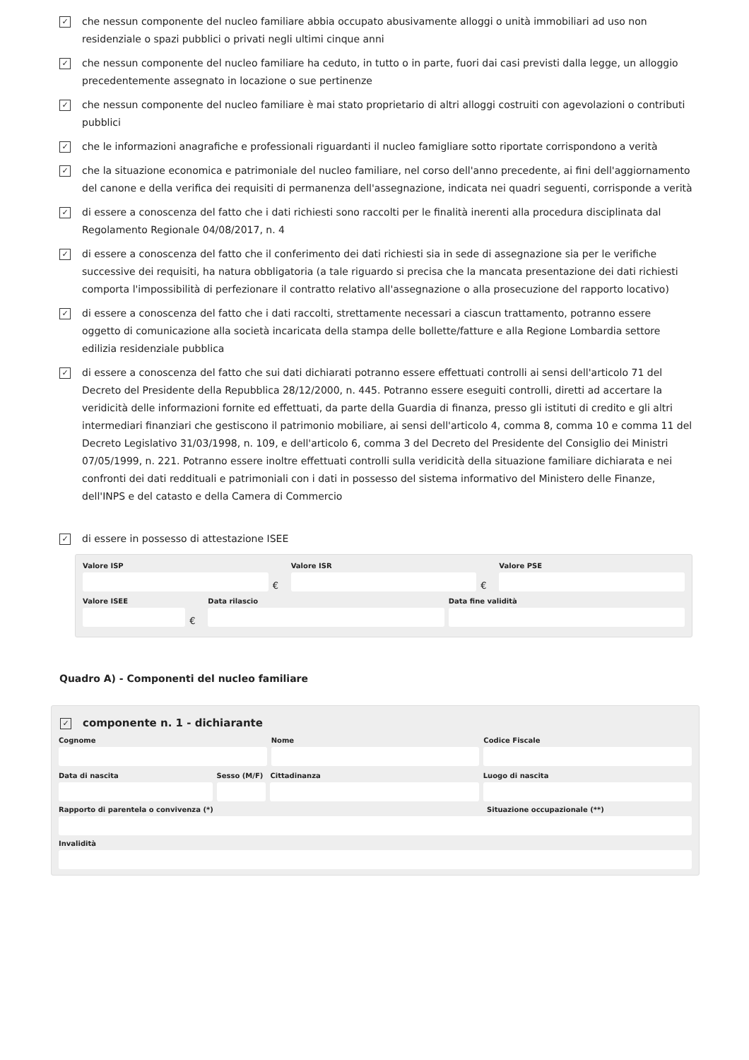✓
che nessun componente del nucleo familiare abbia occupato abusivamente alloggi o unità immobiliari ad uso non residenziale o spazi pubblici o privati negli ultimi cinque anni
✓
che nessun componente del nucleo familiare ha ceduto, in tutto o in parte, fuori dai casi previsti dalla legge, un alloggio precedentemente assegnato in locazione o sue pertinenze
✓
che nessun componente del nucleo familiare è mai stato proprietario di altri alloggi costruiti con agevolazioni o contributi pubblici
✓
che le informazioni anagrafiche e professionali riguardanti il nucleo famigliare sotto riportate corrispondono a verità
✓
che la situazione economica e patrimoniale del nucleo familiare, nel corso dell'anno precedente, ai fini dell'aggiornamento del canone e della verifica dei requisiti di permanenza dell'assegnazione, indicata nei quadri seguenti, corrisponde a verità
✓
di essere a conoscenza del fatto che i dati richiesti sono raccolti per le finalità inerenti alla procedura disciplinata dal Regolamento Regionale 04/08/2017, n. 4
✓
di essere a conoscenza del fatto che il conferimento dei dati richiesti sia in sede di assegnazione sia per le verifiche successive dei requisiti, ha natura obbligatoria (a tale riguardo si precisa che la mancata presentazione dei dati richiesti comporta l'impossibilità di perfezionare il contratto relativo all'assegnazione o alla prosecuzione del rapporto locativo)
✓
di essere a conoscenza del fatto che i dati raccolti, strettamente necessari a ciascun trattamento, potranno essere oggetto di comunicazione alla società incaricata della stampa delle bollette/fatture e alla Regione Lombardia settore edilizia residenziale pubblica
✓
di essere a conoscenza del fatto che sui dati dichiarati potranno essere effettuati controlli ai sensi dell'articolo 71 del Decreto del Presidente della Repubblica 28/12/2000, n. 445. Potranno essere eseguiti controlli, diretti ad accertare la veridicità delle informazioni fornite ed effettuati, da parte della Guardia di finanza, presso gli istituti di credito e gli altri intermediari finanziari che gestiscono il patrimonio mobiliare, ai sensi dell'articolo 4, comma 8, comma 10 e comma 11 del Decreto Legislativo 31/03/1998, n. 109, e dell'articolo 6, comma 3 del Decreto del Presidente del Consiglio dei Ministri 07/05/1999, n. 221. Potranno essere inoltre effettuati controlli sulla veridicità della situazione familiare dichiarata e nei confronti dei dati reddituali e patrimoniali con i dati in possesso del sistema informativo del Ministero delle Finanze, dell'INPS e del catasto e della Camera di Commercio
✓
di essere in possesso di attestazione ISEE
Valore ISP
€
Valore ISR
€
Valore PSE
Valore ISEE
€
Data rilascio Data fine validità
Quadro A) - Componenti del nucleo familiare
✓
componente n. 1 - dichiarante
Cognome Nome Codice Fiscale
Data di nascita Sesso (M/F) Cittadinanza Luogo di nascita
Rapporto di parentela o convivenza (*) Situazione occupazionale (**)
Invalidità